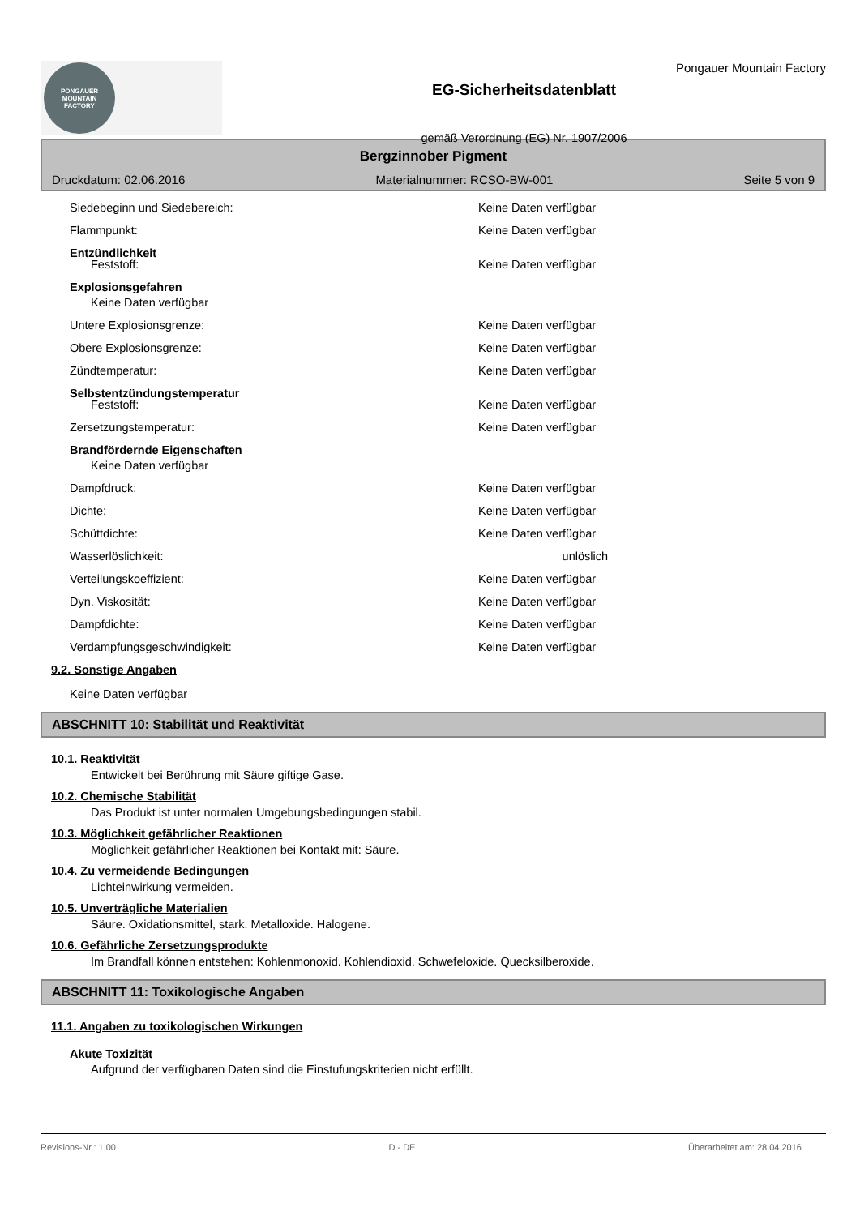PONGAUER
MOUNTAIN
FACTORY
EG-Sicherheitsdatenblatt
gemäß Verordnung (EG) Nr. 1907/2006
Pongauer Mountain Factory
Bergzinnober Pigment
Druckdatum: 02.06.2016 Materialnummer: RCSO-BW-001 Seite 5 von 9
Siedebeginn und Siedebereich: Keine Daten verfügbar
Flammpunkt: Keine Daten verfügbar
Entzündlichkeit
Feststoff: Keine Daten verfügbar
Explosionsgefahren
Keine Daten verfügbar
Untere Explosionsgrenze: Keine Daten verfügbar
Obere Explosionsgrenze: Keine Daten verfügbar
Zündtemperatur: Keine Daten verfügbar
Selbstentzündungstemperatur
Feststoff: Keine Daten verfügbar
Zersetzungstemperatur: Keine Daten verfügbar
Brandfördernde Eigenschaften
Keine Daten verfügbar
Dampfdruck: Keine Daten verfügbar
Dichte: Keine Daten verfügbar
Schüttdichte: Keine Daten verfügbar
Wasserlöslichkeit: unlöslich
Verteilungskoeffizient: Keine Daten verfügbar
Dyn. Viskosität: Keine Daten verfügbar
Dampfdichte: Keine Daten verfügbar
Verdampfungsgeschwindigkeit: Keine Daten verfügbar
9.2. Sonstige Angaben
Keine Daten verfügbar
ABSCHNITT 10: Stabilität und Reaktivität
10.1. Reaktivität
Entwickelt bei Berührung mit Säure giftige Gase.
10.2. Chemische Stabilität
Das Produkt ist unter normalen Umgebungsbedingungen stabil.
10.3. Möglichkeit gefährlicher Reaktionen
Möglichkeit gefährlicher Reaktionen bei Kontakt mit: Säure.
10.4. Zu vermeidende Bedingungen
Lichteinwirkung vermeiden.
10.5. Unverträgliche Materialien
Säure. Oxidationsmittel, stark. Metalloxide. Halogene.
10.6. Gefährliche Zersetzungsprodukte
Im Brandfall können entstehen: Kohlenmonoxid. Kohlendioxid. Schwefeloxide. Quecksilberoxide.
ABSCHNITT 11: Toxikologische Angaben
11.1. Angaben zu toxikologischen Wirkungen
Akute Toxizität
Aufgrund der verfügbaren Daten sind die Einstufungskriterien nicht erfüllt.
Revisions-Nr.: 1,00 D - DE Überarbeitet am: 28.04.2016